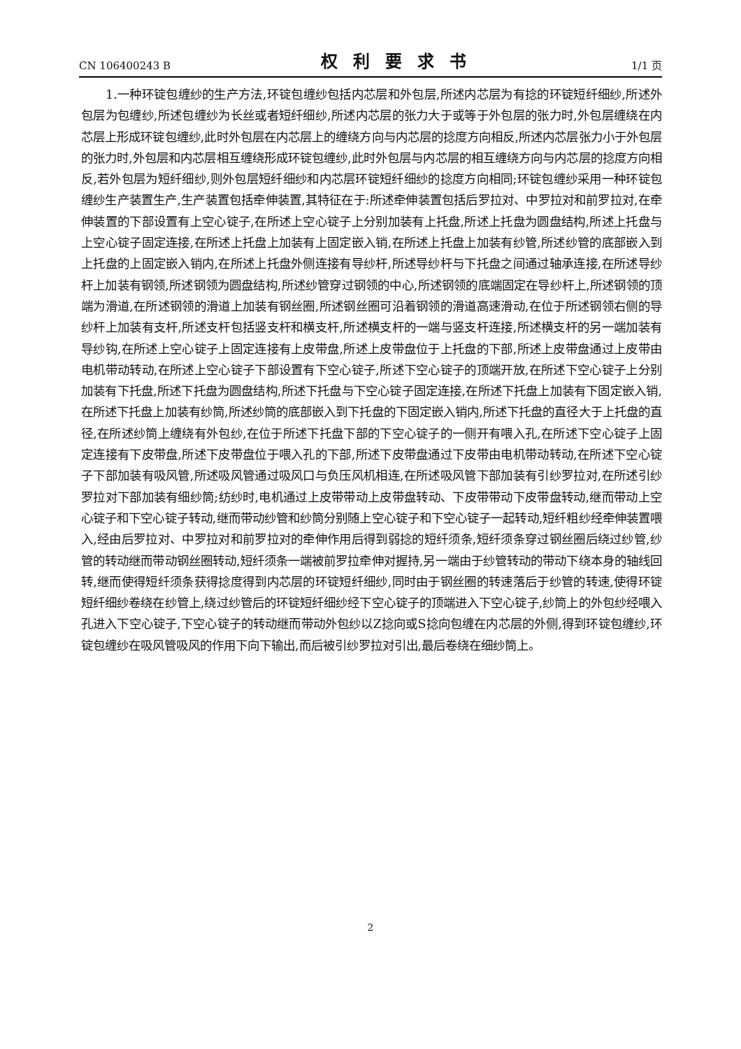CN 106400243 B 权利要求书 1/1 页
1.一种环锭包缠纱的生产方法,环锭包缠纱包括内芯层和外包层,所述内芯层为有捻的环锭短纤细纱,所述外包层为包缠纱,所述包缠纱为长丝或者短纤细纱,所述内芯层的张力大于或等于外包层的张力时,外包层缠绕在内芯层上形成环锭包缠纱,此时外包层在内芯层上的缠绕方向与内芯层的捻度方向相反,所述内芯层张力小于外包层的张力时,外包层和内芯层相互缠绕形成环锭包缠纱,此时外包层与内芯层的相互缠绕方向与内芯层的捻度方向相反,若外包层为短纤细纱,则外包层短纤细纱和内芯层环锭短纤细纱的捻度方向相同;环锭包缠纱采用一种环锭包缠纱生产装置生产,生产装置包括牵伸装置,其特征在于:所述牵伸装置包括后罗拉对、中罗拉对和前罗拉对,在牵伸装置的下部设置有上空心锭子,在所述上空心锭子上分别加装有上托盘,所述上托盘为圆盘结构,所述上托盘与上空心锭子固定连接,在所述上托盘上加装有上固定嵌入销,在所述上托盘上加装有纱管,所述纱管的底部嵌入到上托盘的上固定嵌入销内,在所述上托盘外侧连接有导纱杆,所述导纱杆与下托盘之间通过轴承连接,在所述导纱杆上加装有钢领,所述钢领为圆盘结构,所述纱管穿过钢领的中心,所述钢领的底端固定在导纱杆上,所述钢领的顶端为滑道,在所述钢领的滑道上加装有钢丝圈,所述钢丝圈可沿着钢领的滑道高速滑动,在位于所述钢领右侧的导纱杆上加装有支杆,所述支杆包括竖支杆和横支杆,所述横支杆的一端与竖支杆连接,所述横支杆的另一端加装有导纱钩,在所述上空心锭子上固定连接有上皮带盘,所述上皮带盘位于上托盘的下部,所述上皮带盘通过上皮带由电机带动转动,在所述上空心锭子下部设置有下空心锭子,所述下空心锭子的顶端开放,在所述下空心锭子上分别加装有下托盘,所述下托盘为圆盘结构,所述下托盘与下空心锭子固定连接,在所述下托盘上加装有下固定嵌入销,在所述下托盘上加装有纱筒,所述纱筒的底部嵌入到下托盘的下固定嵌入销内,所述下托盘的直径大于上托盘的直径,在所述纱筒上缠绕有外包纱,在位于所述下托盘下部的下空心锭子的一侧开有喂入孔,在所述下空心锭子上固定连接有下皮带盘,所述下皮带盘位于喂入孔的下部,所述下皮带盘通过下皮带由电机带动转动,在所述下空心锭子下部加装有吸风管,所述吸风管通过吸风口与负压风机相连,在所述吸风管下部加装有引纱罗拉对,在所述引纱罗拉对下部加装有细纱筒;纺纱时,电机通过上皮带带动上皮带盘转动、下皮带带动下皮带盘转动,继而带动上空心锭子和下空心锭子转动,继而带动纱管和纱筒分别随上空心锭子和下空心锭子一起转动,短纤粗纱经牵伸装置喂入,经由后罗拉对、中罗拉对和前罗拉对的牵伸作用后得到弱捻的短纤须条,短纤须条穿过钢丝圈后绕过纱管,纱管的转动继而带动钢丝圈转动,短纤须条一端被前罗拉牵伸对握持,另一端由于纱管转动的带动下绕本身的轴线回转,继而使得短纤须条获得捻度得到内芯层的环锭短纤细纱,同时由于钢丝圈的转速落后于纱管的转速,使得环锭短纤细纱卷绕在纱管上,绕过纱管后的环锭短纤细纱经下空心锭子的顶端进入下空心锭子,纱筒上的外包纱经喂入孔进入下空心锭子,下空心锭子的转动继而带动外包纱以Z捻向或S捻向包缠在内芯层的外侧,得到环锭包缠纱,环锭包缠纱在吸风管吸风的作用下向下输出,而后被引纱罗拉对引出,最后卷绕在细纱筒上。
2